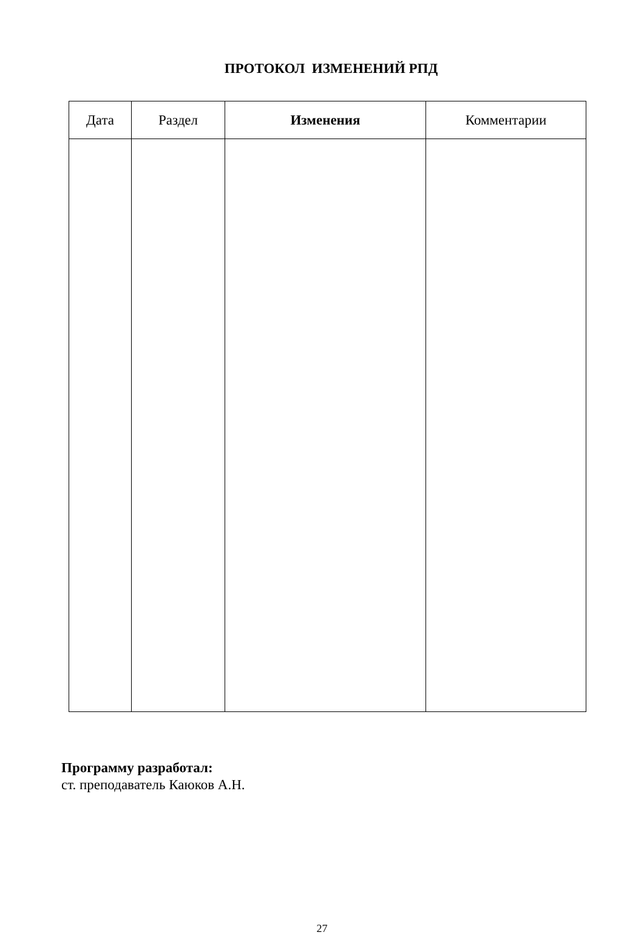ПРОТОКОЛ ИЗМЕНЕНИЙ РПД
| Дата | Раздел | Изменения | Комментарии |
| --- | --- | --- | --- |
Программу разработал:
ст. преподаватель Каюков А.Н.
27